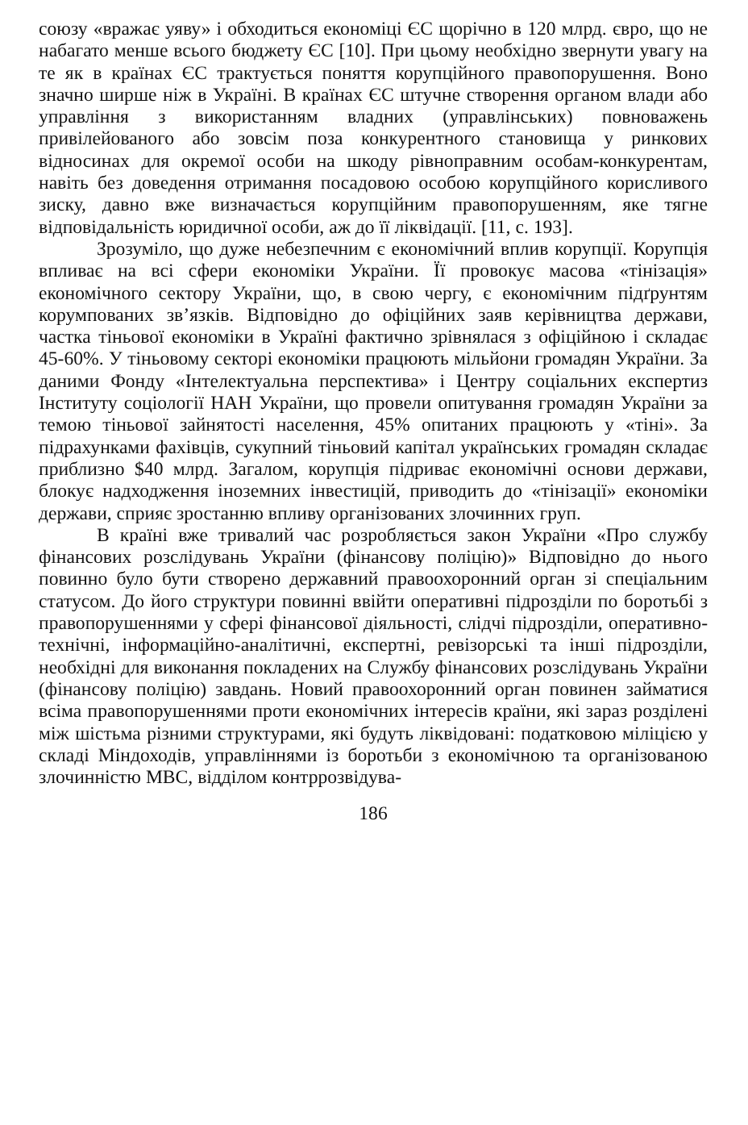союзу «вражає уяву» і обходиться економіці ЄС щорічно в 120 млрд. євро, що не набагато менше всього бюджету ЄС [10]. При цьому необхідно звернути увагу на те як в країнах ЄС трактується поняття корупційного правопорушення. Воно значно ширше ніж в Україні. В країнах ЄС штучне створення органом влади або управління з використанням владних (управлінських) повноважень привілейованого або зовсім поза конкурентного становища у ринкових відносинах для окремої особи на шкоду рівноправним особам-конкурентам, навіть без доведення отримання посадовою особою корупційного корисливого зиску, давно вже визначається корупційним правопорушенням, яке тягне відповідальність юридичної особи, аж до її ліквідації. [11, с. 193].
Зрозуміло, що дуже небезпечним є економічний вплив корупції. Корупція впливає на всі сфери економіки України. Її провокує масова «тінізація» економічного сектору України, що, в свою чергу, є економічним підґрунтям корумпованих зв’язків. Відповідно до офіційних заяв керівництва держави, частка тіньової економіки в Україні фактично зрівнялася з офіційною і складає 45-60%. У тіньовому секторі економіки працюють мільйони громадян України. За даними Фонду «Інтелектуальна перспектива» і Центру соціальних експертиз Інституту соціології НАН України, що провели опитування громадян України за темою тіньової зайнятості населення, 45% опитаних працюють у «тіні». За підрахунками фахівців, сукупний тіньовий капітал українських громадян складає приблизно $40 млрд. Загалом, корупція підриває економічні основи держави, блокує надходження іноземних інвестицій, приводить до «тінізації» економіки держави, сприяє зростанню впливу організованих злочинних груп.
В країні вже тривалий час розробляється закон України «Про службу фінансових розслідувань України (фінансову поліцію)» Відповідно до нього повинно було бути створено державний правоохоронний орган зі спеціальним статусом. До його структури повинні ввійти оперативні підрозділи по боротьбі з правопорушеннями у сфері фінансової діяльності, слідчі підрозділи, оперативно-технічні, інформаційно-аналітичні, експертні, ревізорські та інші підрозділи, необхідні для виконання покладених на Службу фінансових розслідувань України (фінансову поліцію) завдань. Новий правоохоронний орган повинен займатися всіма правопорушеннями проти економічних інтересів країни, які зараз розділені між шістьма різними структурами, які будуть ліквідовані: податковою міліцією у складі Міндоходів, управліннями із боротьби з економічною та організованою злочинністю МВС, відділом контррозвідува-
186